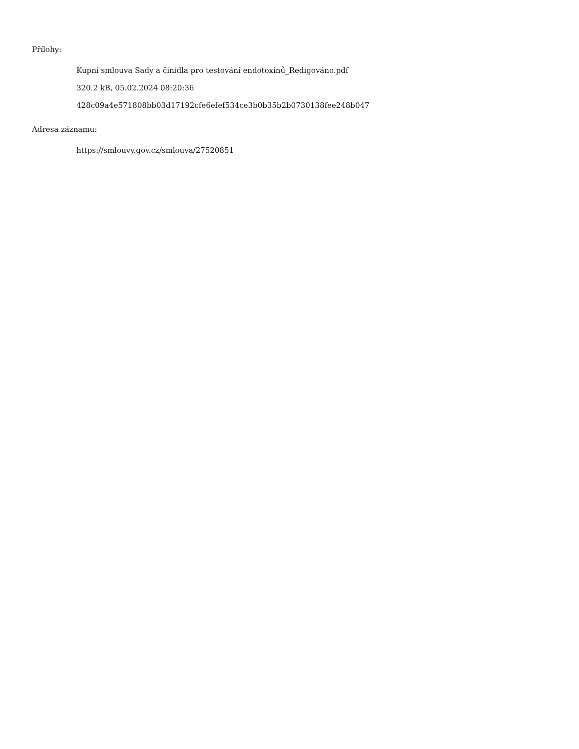Přílohy:
Kupní smlouva Sady a činidla pro testování endotoxinů_Redigováno.pdf
320.2 kB, 05.02.2024 08:20:36
428c09a4e571808bb03d17192cfe6efef534ce3b0b35b2b0730138fee248b047
Adresa záznamu:
https://smlouvy.gov.cz/smlouva/27520851